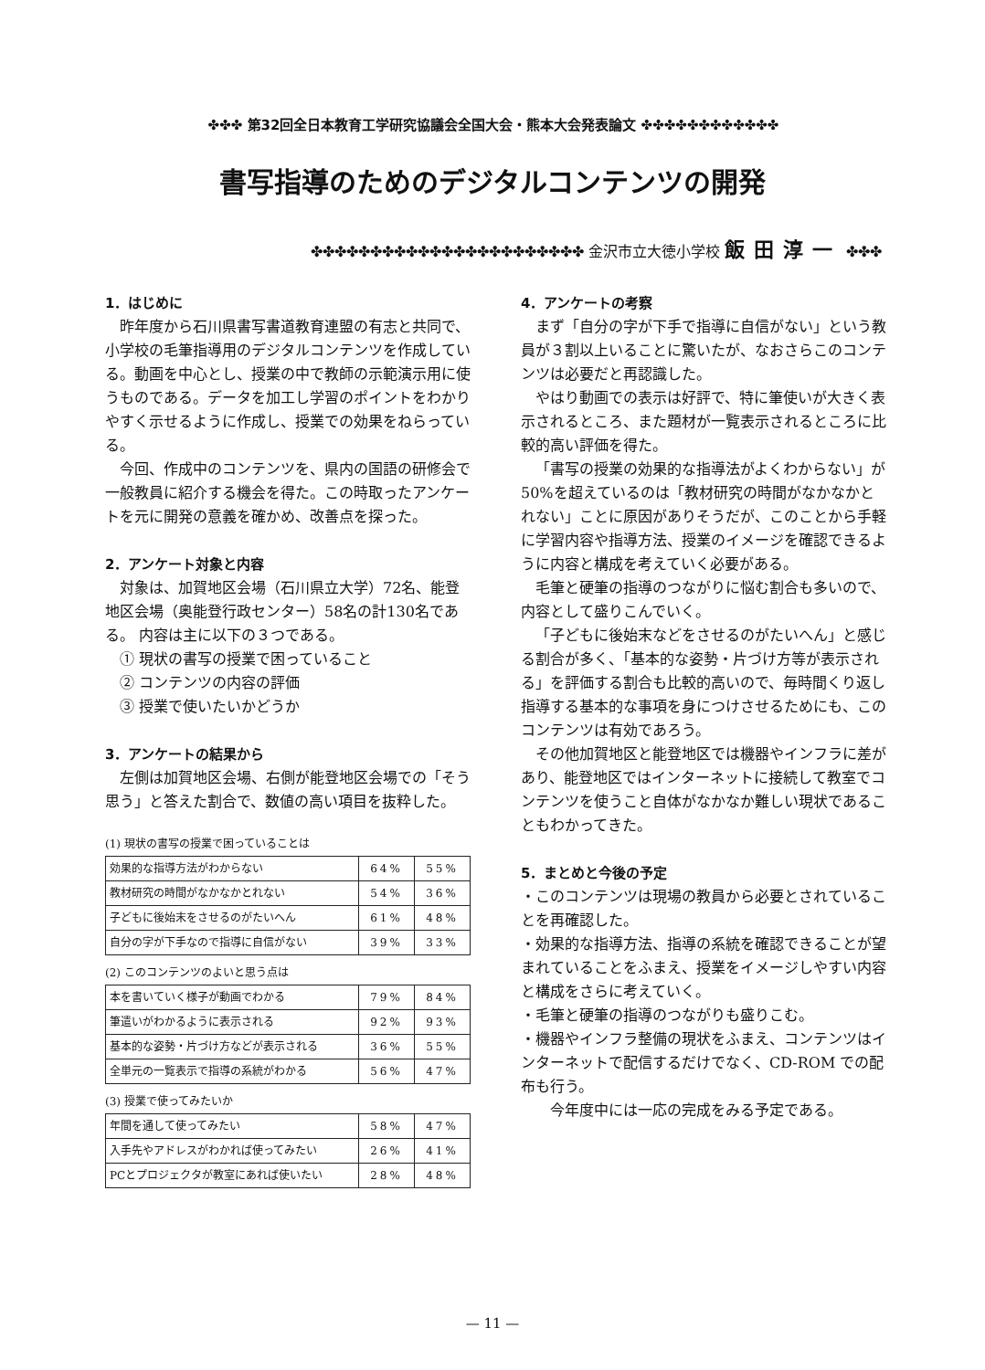✤✤✤ 第32回全日本教育工学研究協議会全国大会・熊本大会発表論文 ✤✤✤✤✤✤✤✤✤✤✤✤
書写指導のためのデジタルコンテンツの開発
✤✤✤✤✤✤✤✤✤✤✤✤✤✤✤✤✤✤✤✤✤✤✤ 金沢市立大徳小学校 飯田淳一 ✤✤✤
1．はじめに
昨年度から石川県書写書道教育連盟の有志と共同で、小学校の毛筆指導用のデジタルコンテンツを作成している。動画を中心とし、授業の中で教師の示範演示用に使うものである。データを加工し学習のポイントをわかりやすく示せるように作成し、授業での効果をねらっている。
今回、作成中のコンテンツを、県内の国語の研修会で一般教員に紹介する機会を得た。この時取ったアンケートを元に開発の意義を確かめ、改善点を探った。
2．アンケート対象と内容
対象は、加賀地区会場（石川県立大学）72名、能登地区会場（奥能登行政センター）58名の計130名である。 内容は主に以下の３つである。
　① 現状の書写の授業で困っていること
　② コンテンツの内容の評価
　③ 授業で使いたいかどうか
3．アンケートの結果から
左側は加賀地区会場、右側が能登地区会場での「そう思う」と答えた割合で、数値の高い項目を抜粋した。
(1) 現状の書写の授業で困っていることは
| 効果的な指導方法がわからない | 64% | 55% |
| 教材研究の時間がなかなかとれない | 54% | 36% |
| 子どもに後始末をさせるのがたいへん | 61% | 48% |
| 自分の字が下手なので指導に自信がない | 39% | 33% |
(2) このコンテンツのよいと思う点は
| 本を書いていく様子が動画でわかる | 79% | 84% |
| 筆遣いがわかるように表示される | 92% | 93% |
| 基本的な姿勢・片づけ方などが表示される | 36% | 55% |
| 全単元の一覧表示で指導の系統がわかる | 56% | 47% |
(3) 授業で使ってみたいか
| 年間を通して使ってみたい | 58% | 47% |
| 入手先やアドレスがわかれば使ってみたい | 26% | 41% |
| PCとプロジェクタが教室にあれば使いたい | 28% | 48% |
4．アンケートの考察
まず「自分の字が下手で指導に自信がない」という教員が３割以上いることに驚いたが、なおさらこのコンテンツは必要だと再認識した。
やはり動画での表示は好評で、特に筆使いが大きく表示されるところ、また題材が一覧表示されるところに比較的高い評価を得た。
「書写の授業の効果的な指導法がよくわからない」が50%を超えているのは「教材研究の時間がなかなかとれない」ことに原因がありそうだが、このことから手軽に学習内容や指導方法、授業のイメージを確認できるように内容と構成を考えていく必要がある。
毛筆と硬筆の指導のつながりに悩む割合も多いので、内容として盛りこんでいく。
「子どもに後始末などをさせるのがたいへん」と感じる割合が多く、「基本的な姿勢・片づけ方等が表示される」を評価する割合も比較的高いので、毎時間くり返し指導する基本的な事項を身につけさせるためにも、このコンテンツは有効であろう。
その他加賀地区と能登地区では機器やインフラに差があり、能登地区ではインターネットに接続して教室でコンテンツを使うこと自体がなかなか難しい現状であることもわかってきた。
5．まとめと今後の予定
・このコンテンツは現場の教員から必要とされていることを再確認した。
・効果的な指導方法、指導の系統を確認できることが望まれていることをふまえ、授業をイメージしやすい内容と構成をさらに考えていく。
・毛筆と硬筆の指導のつながりも盛りこむ。
・機器やインフラ整備の現状をふまえ、コンテンツはインターネットで配信するだけでなく、CD-ROM での配布も行う。
今年度中には一応の完成をみる予定である。
— 11 —